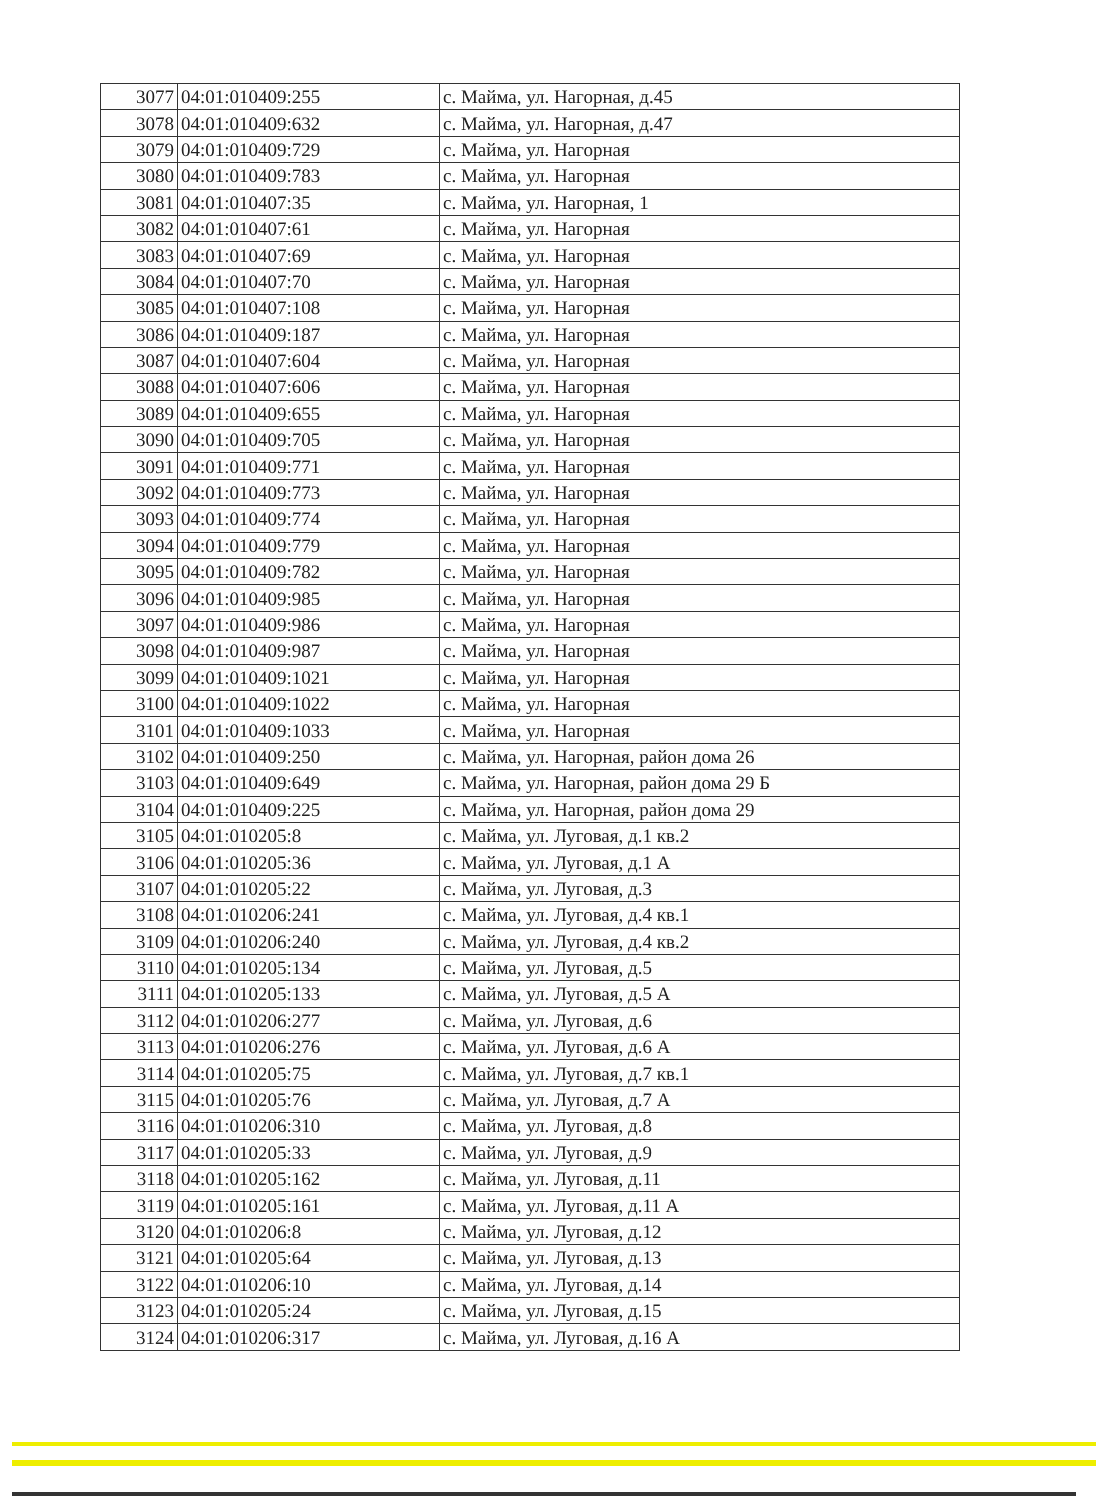| 3077 | 04:01:010409:255 | с. Майма, ул. Нагорная, д.45 |
| 3078 | 04:01:010409:632 | с. Майма, ул. Нагорная, д.47 |
| 3079 | 04:01:010409:729 | с. Майма, ул. Нагорная |
| 3080 | 04:01:010409:783 | с. Майма, ул. Нагорная |
| 3081 | 04:01:010407:35 | с. Майма, ул. Нагорная, 1 |
| 3082 | 04:01:010407:61 | с. Майма, ул. Нагорная |
| 3083 | 04:01:010407:69 | с. Майма, ул. Нагорная |
| 3084 | 04:01:010407:70 | с. Майма, ул. Нагорная |
| 3085 | 04:01:010407:108 | с. Майма, ул. Нагорная |
| 3086 | 04:01:010409:187 | с. Майма, ул. Нагорная |
| 3087 | 04:01:010407:604 | с. Майма, ул. Нагорная |
| 3088 | 04:01:010407:606 | с. Майма, ул. Нагорная |
| 3089 | 04:01:010409:655 | с. Майма, ул. Нагорная |
| 3090 | 04:01:010409:705 | с. Майма, ул. Нагорная |
| 3091 | 04:01:010409:771 | с. Майма, ул. Нагорная |
| 3092 | 04:01:010409:773 | с. Майма, ул. Нагорная |
| 3093 | 04:01:010409:774 | с. Майма, ул. Нагорная |
| 3094 | 04:01:010409:779 | с. Майма, ул. Нагорная |
| 3095 | 04:01:010409:782 | с. Майма, ул. Нагорная |
| 3096 | 04:01:010409:985 | с. Майма, ул. Нагорная |
| 3097 | 04:01:010409:986 | с. Майма, ул. Нагорная |
| 3098 | 04:01:010409:987 | с. Майма, ул. Нагорная |
| 3099 | 04:01:010409:1021 | с. Майма, ул. Нагорная |
| 3100 | 04:01:010409:1022 | с. Майма, ул. Нагорная |
| 3101 | 04:01:010409:1033 | с. Майма, ул. Нагорная |
| 3102 | 04:01:010409:250 | с. Майма, ул. Нагорная, район дома 26 |
| 3103 | 04:01:010409:649 | с. Майма, ул. Нагорная, район дома 29 Б |
| 3104 | 04:01:010409:225 | с. Майма, ул. Нагорная, район дома 29 |
| 3105 | 04:01:010205:8 | с. Майма, ул. Луговая, д.1 кв.2 |
| 3106 | 04:01:010205:36 | с. Майма, ул. Луговая, д.1 А |
| 3107 | 04:01:010205:22 | с. Майма, ул. Луговая, д.3 |
| 3108 | 04:01:010206:241 | с. Майма, ул. Луговая, д.4 кв.1 |
| 3109 | 04:01:010206:240 | с. Майма, ул. Луговая, д.4 кв.2 |
| 3110 | 04:01:010205:134 | с. Майма, ул. Луговая, д.5 |
| 3111 | 04:01:010205:133 | с. Майма, ул. Луговая, д.5 А |
| 3112 | 04:01:010206:277 | с. Майма, ул. Луговая, д.6 |
| 3113 | 04:01:010206:276 | с. Майма, ул. Луговая, д.6 А |
| 3114 | 04:01:010205:75 | с. Майма, ул. Луговая, д.7 кв.1 |
| 3115 | 04:01:010205:76 | с. Майма, ул. Луговая, д.7 А |
| 3116 | 04:01:010206:310 | с. Майма, ул. Луговая, д.8 |
| 3117 | 04:01:010205:33 | с. Майма, ул. Луговая, д.9 |
| 3118 | 04:01:010205:162 | с. Майма, ул. Луговая, д.11 |
| 3119 | 04:01:010205:161 | с. Майма, ул. Луговая, д.11 А |
| 3120 | 04:01:010206:8 | с. Майма, ул. Луговая, д.12 |
| 3121 | 04:01:010205:64 | с. Майма, ул. Луговая, д.13 |
| 3122 | 04:01:010206:10 | с. Майма, ул. Луговая, д.14 |
| 3123 | 04:01:010205:24 | с. Майма, ул. Луговая, д.15 |
| 3124 | 04:01:010206:317 | с. Майма, ул. Луговая, д.16 А |